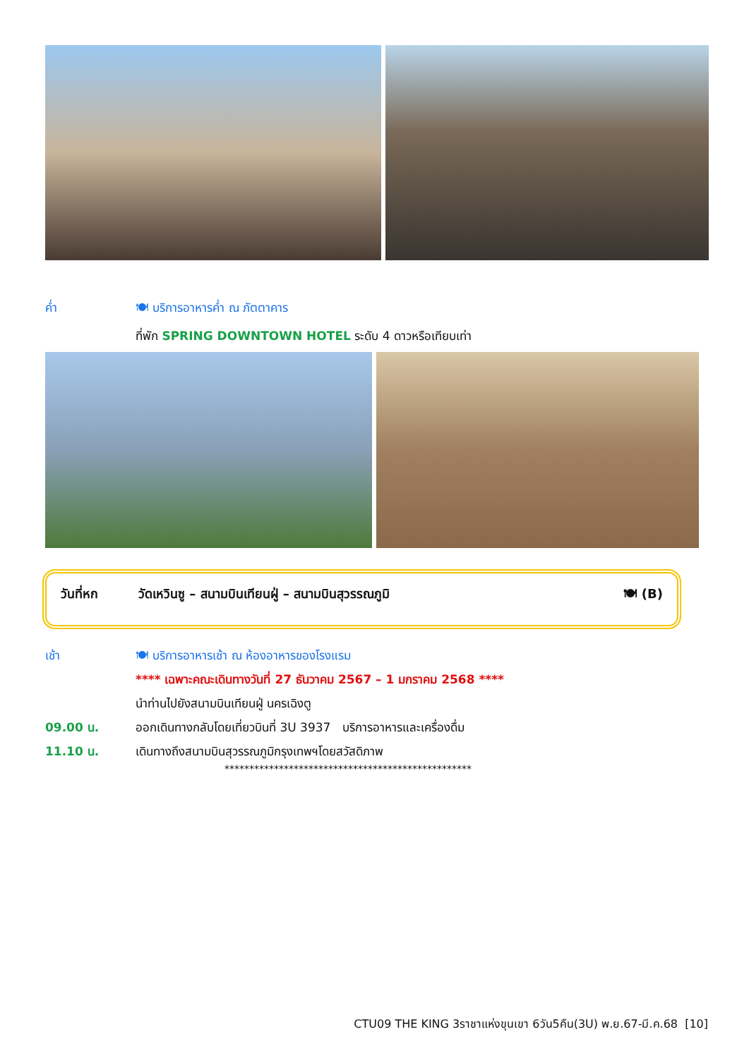ค่ำ 🍽 บริการอาหารค่ำ ณ ภัตตาคาร
ที่พัก SPRING DOWNTOWN HOTEL ระดับ 4 ดาวหรือเทียบเท่า
วันที่หก วัดเหวินซู – สนามบินเทียนฝู่ – สนามบินสุวรรณภูมิ
🍽 (B)
เช้า 🍽 บริการอาหารเช้า ณ ห้องอาหารของโรงแรม
**** เฉพาะคณะเดินทางวันที่ 27 ธันวาคม 2567 – 1 มกราคม 2568 ****
นำท่านไปยังสนามบินเทียนฝู่ นครเฉิงตู
09.00 น. ออกเดินทางกลับโดยเที่ยวบินที่ 3U 3937 บริการอาหารและเครื่องดื่ม
11.10 น. เดินทางถึงสนามบินสุวรรณภูมิกรุงเทพฯโดยสวัสดิภาพ
**************************************************
CTU09 THE KING 3ราชาแห่งขุนเขา 6วัน5คืน(3U) พ.ย.67-มี.ค.68 [10]